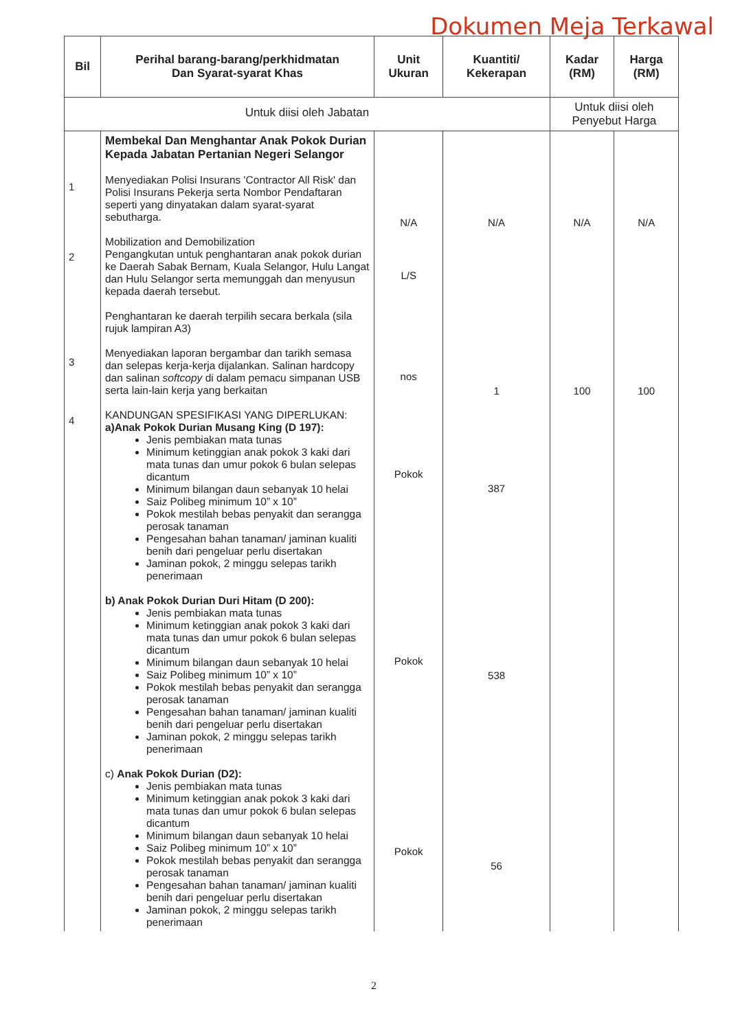Dokumen Meja Terkawal
| Bil | Perihal barang-barang/perkhidmatan Dan Syarat-syarat Khas | Unit Ukuran | Kuantiti/ Kekerapan | Kadar (RM) | Harga (RM) |
| --- | --- | --- | --- | --- | --- |
| Untuk diisi oleh Jabatan | | | | Untuk diisi oleh Penyebut Harga | |
| 1 2 3 4 | Membekal Dan Menghantar Anak Pokok Durian Kepada Jabatan Pertanian Negeri Selangor Menyediakan Polisi Insurans 'Contractor All Risk' dan Polisi Insurans Pekerja serta Nombor Pendaftaran seperti yang dinyatakan dalam syarat-syarat sebutharga. Mobilization and Demobilization Pengangkutan untuk penghantaran anak pokok durian ke Daerah Sabak Bernam, Kuala Selangor, Hulu Langat dan Hulu Selangor serta memunggah dan menyusun kepada daerah tersebut. Penghantaran ke daerah terpilih secara berkala (sila rujuk lampiran A3) Menyediakan laporan bergambar dan tarikh semasa dan selepas kerja-kerja dijalankan. Salinan hardcopy dan salinan softcopy di dalam pemacu simpanan USB serta lain-lain kerja yang berkaitan KANDUNGAN SPESIFIKASI YANG DIPERLUKAN: a)Anak Pokok Durian Musang King (D 197): Jenis pembiakan mata tunas Minimum ketinggian anak pokok 3 kaki dari mata tunas dan umur pokok 6 bulan selepas dicantum Minimum bilangan daun sebanyak 10 helai Saiz Polibeg minimum 10” x 10” Pokok mestilah bebas penyakit dan serangga perosak tanaman Pengesahan bahan tanaman/ jaminan kualiti benih dari pengeluar perlu disertakan Jaminan pokok, 2 minggu selepas tarikh penerimaan b) Anak Pokok Durian Duri Hitam (D 200): Jenis pembiakan mata tunas Minimum ketinggian anak pokok 3 kaki dari mata tunas dan umur pokok 6 bulan selepas dicantum Minimum bilangan daun sebanyak 10 helai Saiz Polibeg minimum 10” x 10” Pokok mestilah bebas penyakit dan serangga perosak tanaman Pengesahan bahan tanaman/ jaminan kualiti benih dari pengeluar perlu disertakan Jaminan pokok, 2 minggu selepas tarikh penerimaan c) Anak Pokok Durian (D2): Jenis pembiakan mata tunas Minimum ketinggian anak pokok 3 kaki dari mata tunas dan umur pokok 6 bulan selepas dicantum Minimum bilangan daun sebanyak 10 helai Saiz Polibeg minimum 10” x 10” Pokok mestilah bebas penyakit dan serangga perosak tanaman Pengesahan bahan tanaman/ jaminan kualiti benih dari pengeluar perlu disertakan Jaminan pokok, 2 minggu selepas tarikh penerimaan | N/A L/S nos Pokok Pokok Pokok | N/A 1 387 538 56 | N/A 100 | N/A 100 |
2